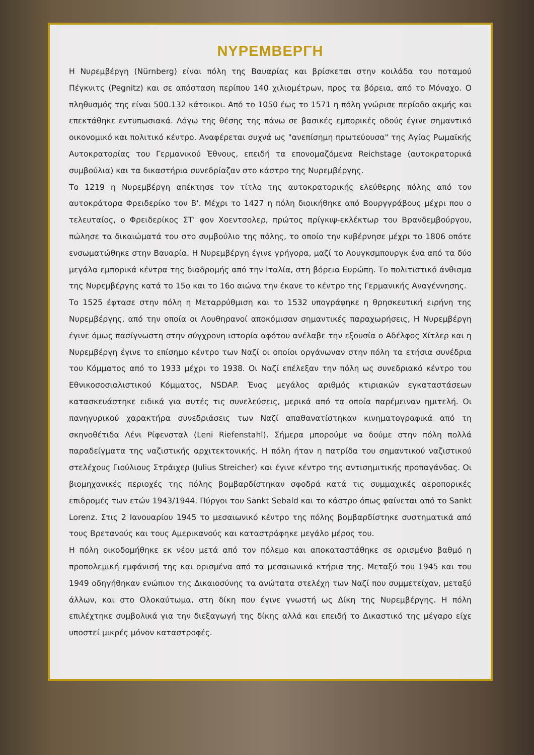ΝΥΡΕΜΒΕΡΓΗ
Η Νυρεμβέργη (Nürnberg) είναι πόλη της Βαυαρίας και βρίσκεται στην κοιλάδα του ποταμού Πέγκνιτς (Pegnitz) και σε απόσταση περίπου 140 χιλιομέτρων, προς τα βόρεια, από το Μόναχο. Ο πληθυσμός της είναι 500.132 κάτοικοι. Από το 1050 έως το 1571 η πόλη γνώρισε περίοδο ακμής και επεκτάθηκε εντυπωσιακά. Λόγω της θέσης της πάνω σε βασικές εμπορικές οδούς έγινε σημαντικό οικονομικό και πολιτικό κέντρο. Αναφέρεται συχνά ως "ανεπίσημη πρωτεύουσα" της Αγίας Ρωμαϊκής Αυτοκρατορίας του Γερμανικού Έθνους, επειδή τα επονομαζόμενα Reichstage (αυτοκρατορικά συμβούλια) και τα δικαστήρια συνεδρίαζαν στο κάστρο της Νυρεμβέργης.
Το 1219 η Νυρεμβέργη απέκτησε τον τίτλο της αυτοκρατορικής ελεύθερης πόλης από τον αυτοκράτορα Φρειδερίκο τον Β'. Μέχρι το 1427 η πόλη διοικήθηκε από Βουργγράβους μέχρι που ο τελευταίος, ο Φρειδερίκος ΣΤ' φον Χοεντσολερ, πρώτος πρίγκιψ-εκλέκτωρ του Βρανδεμβούργου, πώλησε τα δικαιώματά του στο συμβούλιο της πόλης, το οποίο την κυβέρνησε μέχρι το 1806 οπότε ενσωματώθηκε στην Βαυαρία. Η Νυρεμβέργη έγινε γρήγορα, μαζί το Αουγκσμπουργκ ένα από τα δύο μεγάλα εμπορικά κέντρα της διαδρομής από την Ιταλία, στη βόρεια Ευρώπη. Το πολιτιστικό άνθισμα της Νυρεμβέργης κατά το 15ο και το 16ο αιώνα την έκανε το κέντρο της Γερμανικής Αναγέννησης.
Το 1525 έφτασε στην πόλη η Μεταρρύθμιση και το 1532 υπογράφηκε η θρησκευτική ειρήνη της Νυρεμβέργης, από την οποία οι Λουθηρανοί αποκόμισαν σημαντικές παραχωρήσεις, Η Νυρεμβέργη έγινε όμως πασίγνωστη στην σύγχρονη ιστορία αφότου ανέλαβε την εξουσία ο Αδέλφος Χίτλερ και η Νυρεμβέργη έγινε το επίσημο κέντρο των Ναζί οι οποίοι οργάνωναν στην πόλη τα ετήσια συνέδρια του Κόμματος από το 1933 μέχρι το 1938. Οι Ναζί επέλεξαν την πόλη ως συνεδριακό κέντρο του Εθνικοσοσιαλιστικού Κόμματος, NSDAP. Ένας μεγάλος αριθμός κτιριακών εγκαταστάσεων κατασκευάστηκε ειδικά για αυτές τις συνελεύσεις, μερικά από τα οποία παρέμειναν ημιτελή. Οι πανηγυρικού χαρακτήρα συνεδριάσεις των Ναζί απαθανατίστηκαν κινηματογραφικά από τη σκηνοθέτιδα Λένι Ρίφενσταλ (Leni Riefenstahl). Σήμερα μπορούμε να δούμε στην πόλη πολλά παραδείγματα της ναζιστικής αρχιτεκτονικής. Η πόλη ήταν η πατρίδα του σημαντικού ναζιστικού στελέχους Γιούλιους Στράιχερ (Julius Streicher) και έγινε κέντρο της αντισημιτικής προπαγάνδας. Οι βιομηχανικές περιοχές της πόλης βομβαρδίστηκαν σφοδρά κατά τις συμμαχικές αεροπορικές επιδρομές των ετών 1943/1944. Πύργοι του Sankt Sebald και το κάστρο όπως φαίνεται από το Sankt Lorenz. Στις 2 Ιανουαρίου 1945 το μεσαιωνικό κέντρο της πόλης βομβαρδίστηκε συστηματικά από τους Βρετανούς και τους Αμερικανούς και καταστράφηκε μεγάλο μέρος του.
Η πόλη οικοδομήθηκε εκ νέου μετά από τον πόλεμο και αποκαταστάθηκε σε ορισμένο βαθμό η προπολεμική εμφάνισή της και ορισμένα από τα μεσαιωνικά κτήρια της. Μεταξύ του 1945 και του 1949 οδηγήθηκαν ενώπιον της Δικαιοσύνης τα ανώτατα στελέχη των Ναζί που συμμετείχαν, μεταξύ άλλων, και στο Ολοκαύτωμα, στη δίκη που έγινε γνωστή ως Δίκη της Νυρεμβέργης. Η πόλη επιλέχτηκε συμβολικά για την διεξαγωγή της δίκης αλλά και επειδή το Δικαστικό της μέγαρο είχε υποστεί μικρές μόνον καταστροφές.